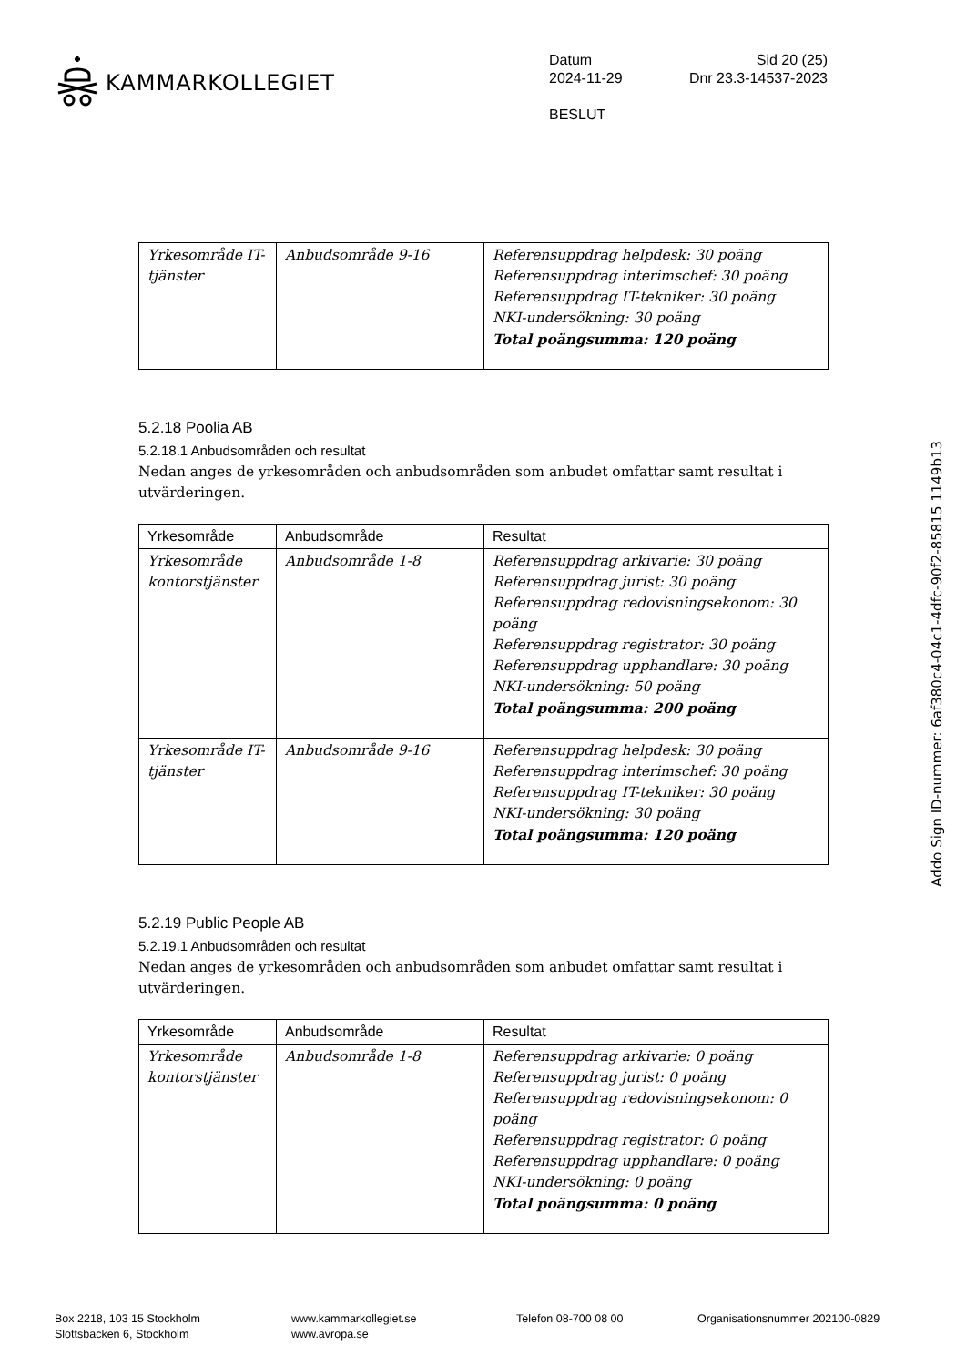KAMMARKOLLEGIET
Datum Sid 20 (25)
2024-11-29 Dnr 23.3-14537-2023
BESLUT
| Yrkesområde IT-tjänster | Anbudsområde 9-16 | Referensuppdrag helpdesk: 30 poäng Referensuppdrag interimschef: 30 poäng Referensuppdrag IT-tekniker: 30 poäng NKI-undersökning: 30 poäng Total poängsumma: 120 poäng |
5.2.18 Poolia AB
5.2.18.1 Anbudsområden och resultat
Nedan anges de yrkesområden och anbudsområden som anbudet omfattar samt resultat i utvärderingen.
| Yrkesområde | Anbudsområde | Resultat |
| --- | --- | --- |
| Yrkesområde kontorstjänster | Anbudsområde 1-8 | Referensuppdrag arkivarie: 30 poäng Referensuppdrag jurist: 30 poäng Referensuppdrag redovisningsekonom: 30 poäng Referensuppdrag registrator: 30 poäng Referensuppdrag upphandlare: 30 poäng NKI-undersökning: 50 poäng Total poängsumma: 200 poäng |
| Yrkesområde IT-tjänster | Anbudsområde 9-16 | Referensuppdrag helpdesk: 30 poäng Referensuppdrag interimschef: 30 poäng Referensuppdrag IT-tekniker: 30 poäng NKI-undersökning: 30 poäng Total poängsumma: 120 poäng |
5.2.19 Public People AB
5.2.19.1 Anbudsområden och resultat
Nedan anges de yrkesområden och anbudsområden som anbudet omfattar samt resultat i utvärderingen.
| Yrkesområde | Anbudsområde | Resultat |
| --- | --- | --- |
| Yrkesområde kontorstjänster | Anbudsområde 1-8 | Referensuppdrag arkivarie: 0 poäng Referensuppdrag jurist: 0 poäng Referensuppdrag redovisningsekonom: 0 poäng Referensuppdrag registrator: 0 poäng Referensuppdrag upphandlare: 0 poäng NKI-undersökning: 0 poäng Total poängsumma: 0 poäng |
Box 2218, 103 15 Stockholm
Slottsbacken 6, Stockholm
www.kammarkollegiet.se
www.avropa.se
Telefon 08-700 08 00 Organisationsnummer 202100-0829
Addo Sign ID-nummer: 6af380c4-04c1-4dfc-90f2-85815 1149b13